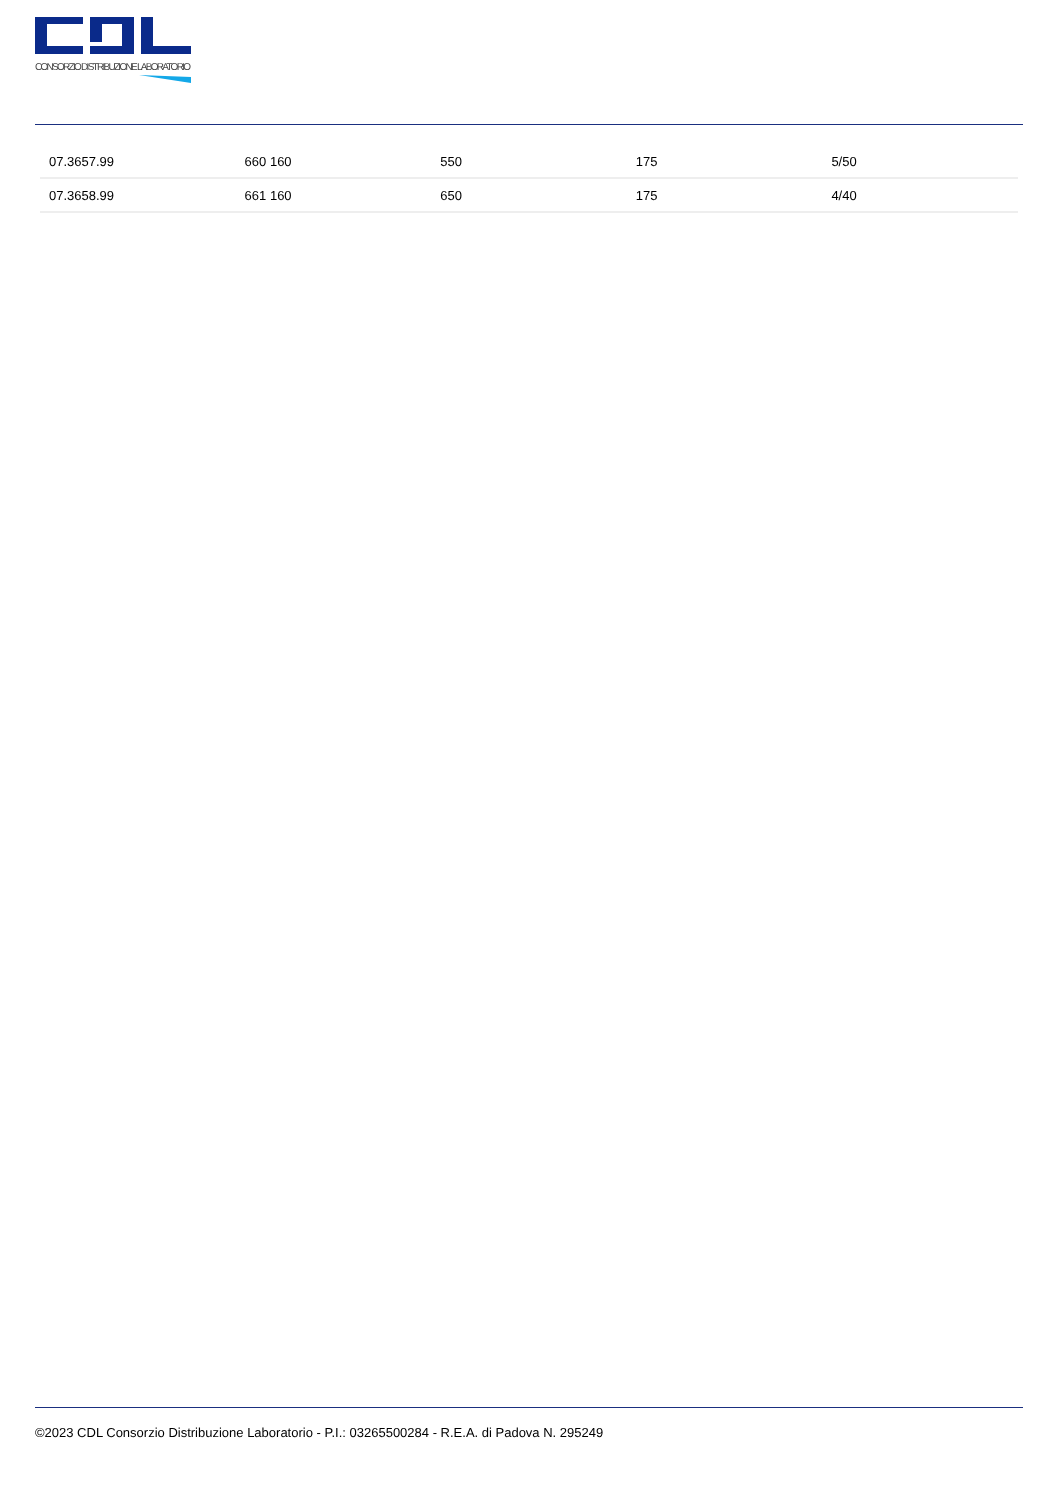CONSORZIO DISTRIBUZIONE LABORATORIO
| 07.3657.99 | 660 160 | 550 | 175 | 5/50 |
| 07.3658.99 | 661 160 | 650 | 175 | 4/40 |
©2023 CDL Consorzio Distribuzione Laboratorio - P.I.: 03265500284 - R.E.A. di Padova N. 295249